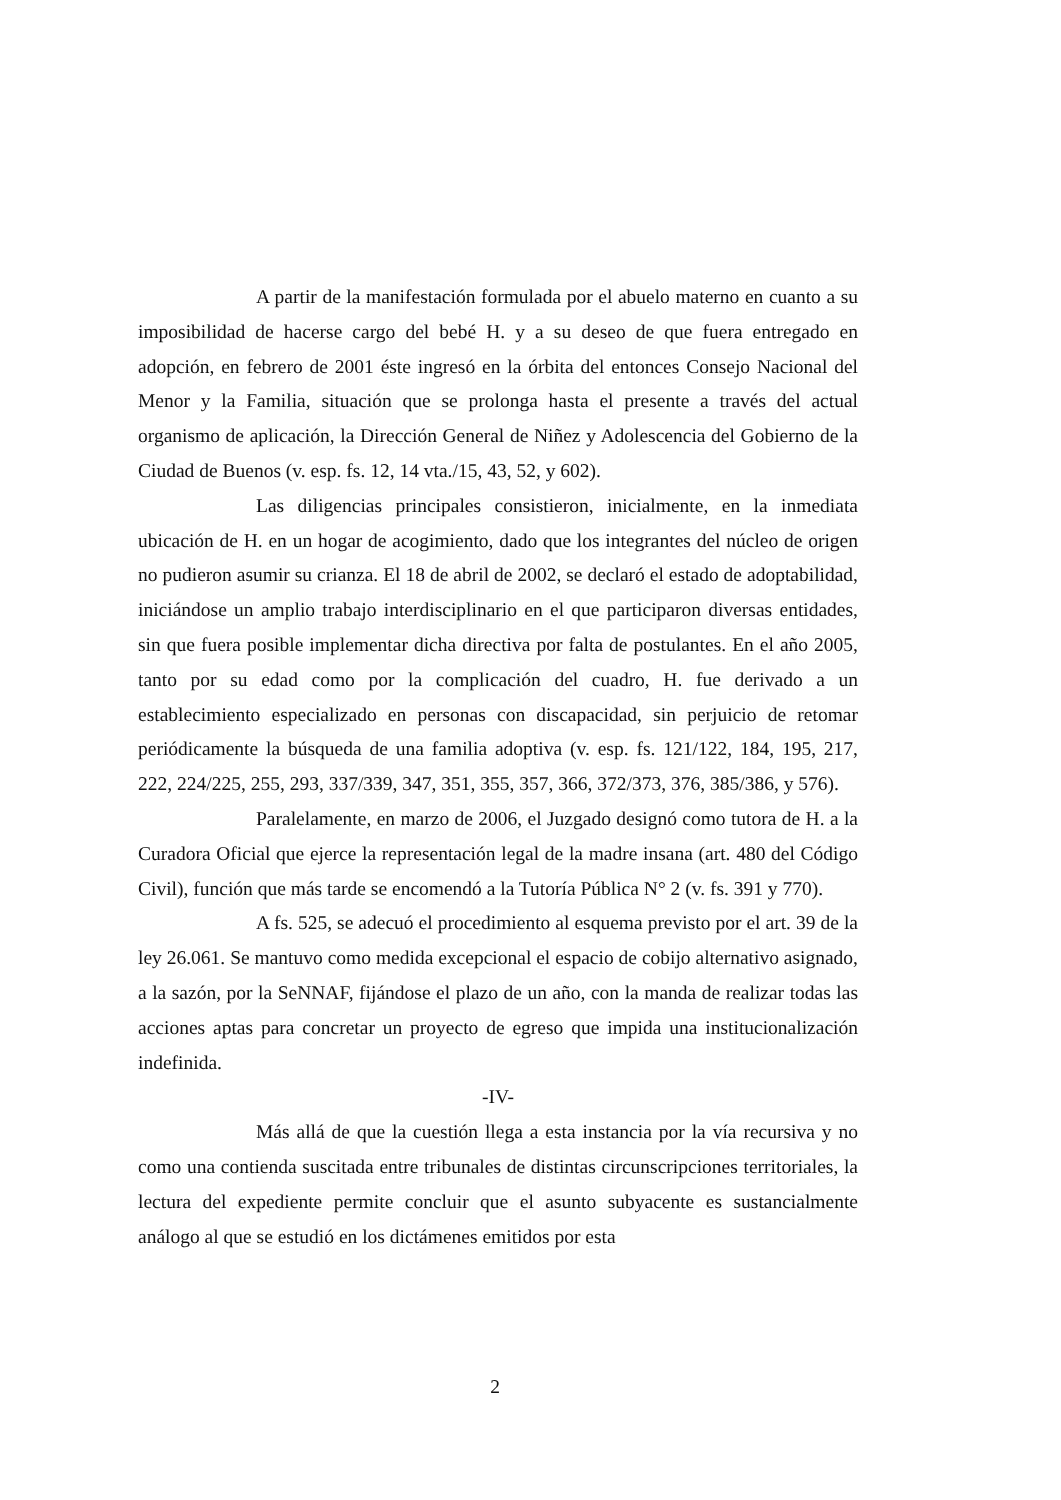A partir de la manifestación formulada por el abuelo materno en cuanto a su imposibilidad de hacerse cargo del bebé H. y a su deseo de que fuera entregado en adopción, en febrero de 2001 éste ingresó en la órbita del entonces Consejo Nacional del Menor y la Familia, situación que se prolonga hasta el presente a través del actual organismo de aplicación, la Dirección General de Niñez y Adolescencia del Gobierno de la Ciudad de Buenos (v. esp. fs. 12, 14 vta./15, 43, 52, y 602).
Las diligencias principales consistieron, inicialmente, en la inmediata ubicación de H. en un hogar de acogimiento, dado que los integrantes del núcleo de origen no pudieron asumir su crianza. El 18 de abril de 2002, se declaró el estado de adoptabilidad, iniciándose un amplio trabajo interdisciplinario en el que participaron diversas entidades, sin que fuera posible implementar dicha directiva por falta de postulantes. En el año 2005, tanto por su edad como por la complicación del cuadro, H. fue derivado a un establecimiento especializado en personas con discapacidad, sin perjuicio de retomar periódicamente la búsqueda de una familia adoptiva (v. esp. fs. 121/122, 184, 195, 217, 222, 224/225, 255, 293, 337/339, 347, 351, 355, 357, 366, 372/373, 376, 385/386, y 576).
Paralelamente, en marzo de 2006, el Juzgado designó como tutora de H. a la Curadora Oficial que ejerce la representación legal de la madre insana (art. 480 del Código Civil), función que más tarde se encomendó a la Tutoría Pública N° 2 (v. fs. 391 y 770).
A fs. 525, se adecuó el procedimiento al esquema previsto por el art. 39 de la ley 26.061. Se mantuvo como medida excepcional el espacio de cobijo alternativo asignado, a la sazón, por la SeNNAF, fijándose el plazo de un año, con la manda de realizar todas las acciones aptas para concretar un proyecto de egreso que impida una institucionalización indefinida.
-IV-
Más allá de que la cuestión llega a esta instancia por la vía recursiva y no como una contienda suscitada entre tribunales de distintas circunscripciones territoriales, la lectura del expediente permite concluir que el asunto subyacente es sustancialmente análogo al que se estudió en los dictámenes emitidos por esta
2